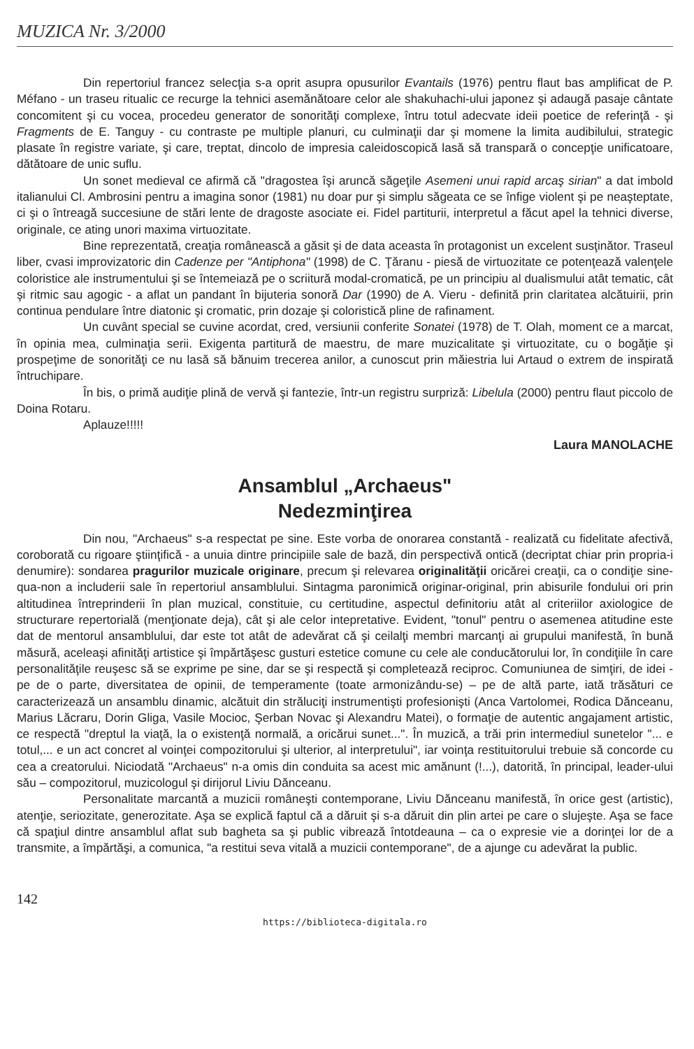MUZICA Nr. 3/2000
Din repertoriul francez selecţia s-a oprit asupra opusurilor Evantails (1976) pentru flaut bas amplificat de P. Méfano - un traseu ritualic ce recurge la tehnici asemănătoare celor ale shakuhachi-ului japonez şi adaugă pasaje cântate concomitent şi cu vocea, procedeu generator de sonorităţi complexe, întru totul adecvate ideii poetice de referinţă - şi Fragments de E. Tanguy - cu contraste pe multiple planuri, cu culminaţii dar şi momene la limita audibilului, strategic plasate în registre variate, şi care, treptat, dincolo de impresia caleidoscopică lasă să transpară o concepţie unificatoare, dătătoare de unic suflu.
Un sonet medieval ce afirmă că "dragostea îşi aruncă săgeţile Asemeni unui rapid arcaş sirian" a dat imbold italianului Cl. Ambrosini pentru a imagina sonor (1981) nu doar pur şi simplu săgeata ce se înfige violent şi pe neaşteptate, ci şi o întreagă succesiune de stări lente de dragoste asociate ei. Fidel partiturii, interpretul a făcut apel la tehnici diverse, originale, ce ating unori maxima virtuozitate.
Bine reprezentată, creaţia românească a găsit şi de data aceasta în protagonist un excelent susţinător. Traseul liber, cvasi improvizatoric din Cadenze per "Antiphona" (1998) de C. Ţăranu - piesă de virtuozitate ce potenţează valenţele coloristice ale instrumentului şi se întemeiază pe o scriitură modal-cromatică, pe un principiu al dualismului atât tematic, cât şi ritmic sau agogic - a aflat un pandant în bijuteria sonoră Dar (1990) de A. Vieru - definită prin claritatea alcătuirii, prin continua pendulare între diatonic şi cromatic, prin dozaje şi coloristică pline de rafinament.
Un cuvânt special se cuvine acordat, cred, versiunii conferite Sonatei (1978) de T. Olah, moment ce a marcat, în opinia mea, culminaţia serii. Exigenta partitură de maestru, de mare muzicalitate şi virtuozitate, cu o bogăţie şi prospeţime de sonorităţi ce nu lasă să bănuim trecerea anilor, a cunoscut prin măiestria lui Artaud o extrem de inspirată întruchipare.
În bis, o primă audiţie plină de vervă şi fantezie, într-un registru surpriză: Libelula (2000) pentru flaut piccolo de Doina Rotaru.
Aplauze!!!!!
Laura MANOLACHE
Ansamblul „Archaeus"
Nedezminţirea
Din nou, "Archaeus" s-a respectat pe sine. Este vorba de onorarea constantă - realizată cu fidelitate afectivă, coroborată cu rigoare ştiinţifică - a unuia dintre principiile sale de bază, din perspectivă ontică (decriptat chiar prin propria-i denumire): sondarea pragurilor muzicale originare, precum şi relevarea originalităţii oricărei creaţii, ca o condiţie sine-qua-non a includerii sale în repertoriul ansamblului. Sintagma paronimică originar-original, prin abisurile fondului ori prin altitudinea întreprinderii în plan muzical, constituie, cu certitudine, aspectul definitoriu atât al criteriilor axiologice de structurare repertorială (menţionate deja), cât şi ale celor intepretative. Evident, "tonul" pentru o asemenea atitudine este dat de mentorul ansamblului, dar este tot atât de adevărat că şi ceilalţi membri marcanţi ai grupului manifestă, în bună măsură, aceleaşi afinităţi artistice şi împărtăşesc gusturi estetice comune cu cele ale conducătorului lor, în condiţiile în care personalităţile reuşesc să se exprime pe sine, dar se şi respectă şi completează reciproc. Comuniunea de simţiri, de idei - pe de o parte, diversitatea de opinii, de temperamente (toate armonizându-se) – pe de altă parte, iată trăsături ce caracterizează un ansamblu dinamic, alcătuit din străluciţi instrumentişti profesionişti (Anca Vartolomei, Rodica Dănceanu, Marius Lăcraru, Dorin Gliga, Vasile Mocioc, Şerban Novac şi Alexandru Matei), o formaţie de autentic angajament artistic, ce respectă "dreptul la viaţă, la o existenţă normală, a oricărui sunet...". În muzică, a trăi prin intermediul sunetelor "... e totul,... e un act concret al voinţei compozitorului şi ulterior, al interpretului", iar voinţa restituitorului trebuie să concorde cu cea a creatorului. Niciodată "Archaeus" n-a omis din conduita sa acest mic amănunt (!...), datorită, în principal, leader-ului său – compozitorul, muzicologul şi dirijorul Liviu Dănceanu.
Personalitate marcantă a muzicii româneşti contemporane, Liviu Dănceanu manifestă, în orice gest (artistic), atenţie, seriozitate, generozitate. Aşa se explică faptul că a dăruit şi s-a dăruit din plin artei pe care o slujeşte. Aşa se face că spaţiul dintre ansamblul aflat sub bagheta sa şi public vibrează întotdeauna – ca o expresie vie a dorinţei lor de a transmite, a împărtăşi, a comunica, "a restitui seva vitală a muzicii contemporane", de a ajunge cu adevărat la public.
142
https://biblioteca-digitala.ro